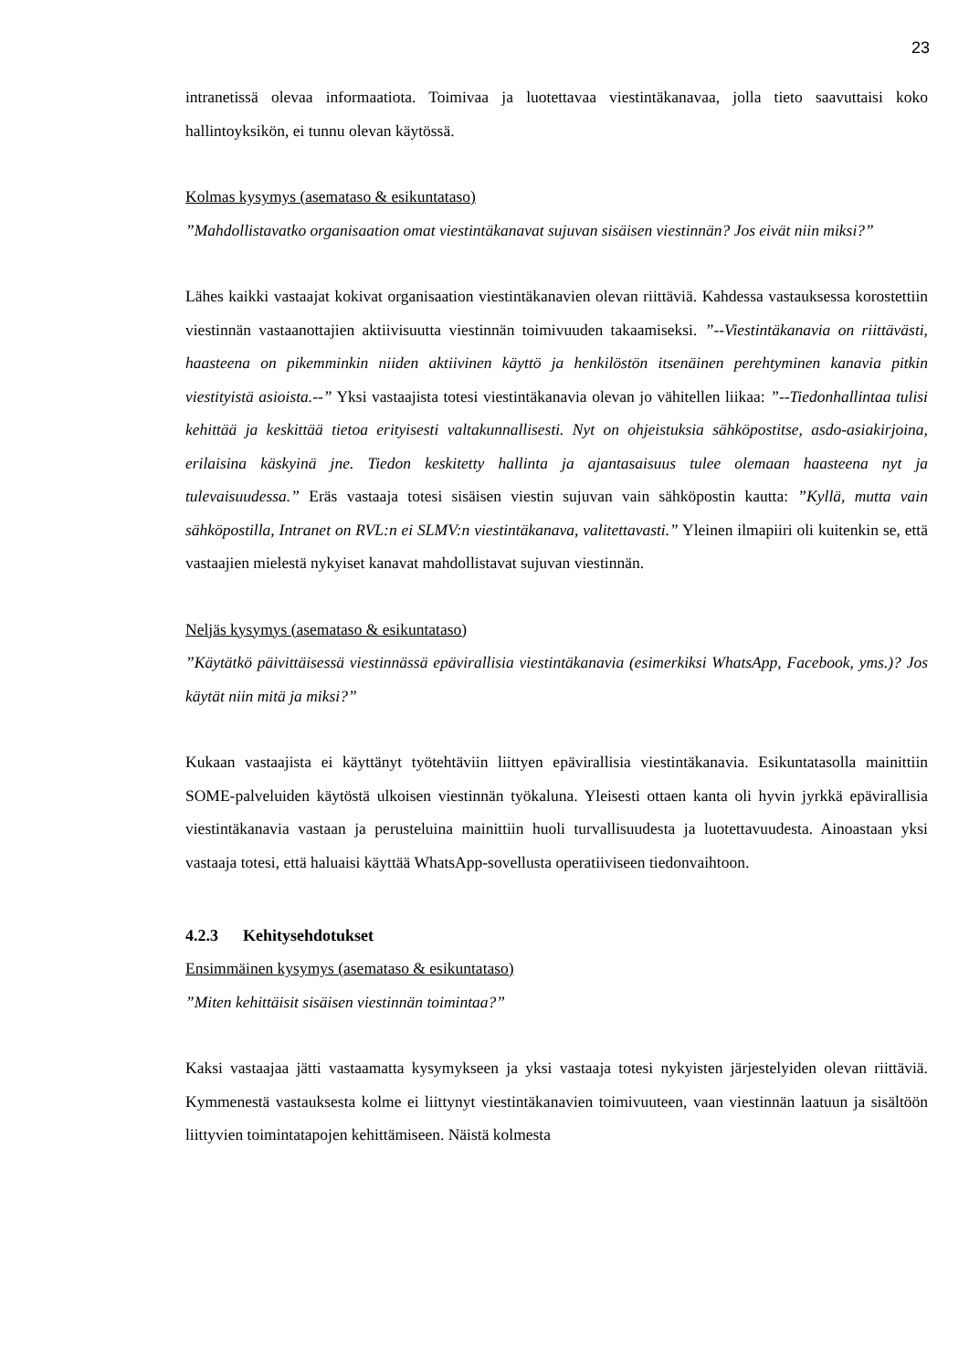23
intranetissä olevaa informaatiota. Toimivaa ja luotettavaa viestintäkanavaa, jolla tieto saavuttaisi koko hallintoyksikön, ei tunnu olevan käytössä.
Kolmas kysymys (asemataso & esikuntataso)
”Mahdollistavatko organisaation omat viestintäkanavat sujuvan sisäisen viestinnän? Jos eivät niin miksi?”
Lähes kaikki vastaajat kokivat organisaation viestintäkanavien olevan riittäviä. Kahdessa vastauksessa korostettiin viestinnän vastaanottajien aktiivisuutta viestinnän toimivuuden takaamiseksi. ”--Viestintäkanavia on riittävästi, haasteena on pikemminkin niiden aktiivinen käyttö ja henkilöstön itsenäinen perehtyminen kanavia pitkin viestityistä asioista.--” Yksi vastaajista totesi viestintäkanavia olevan jo vähitellen liikaa: ”--Tiedonhallintaa tulisi kehittää ja keskittää tietoa erityisesti valtakunnallisesti. Nyt on ohjeistuksia sähköpostitse, asdo-asiakirjoina, erilaisina käskyinä jne. Tiedon keskitetty hallinta ja ajantasaisuus tulee olemaan haasteena nyt ja tulevaisuudessa.” Eräs vastaaja totesi sisäisen viestin sujuvan vain sähköpostin kautta: ”Kyllä, mutta vain sähköpostilla, Intranet on RVL:n ei SLMV:n viestintäkanava, valitettavasti.” Yleinen ilmapiiri oli kuitenkin se, että vastaajien mielestä nykyiset kanavat mahdollistavat sujuvan viestinnän.
Neljäs kysymys (asemataso & esikuntataso)
”Käytätkö päivittäisessä viestinnässä epävirallisia viestintäkanavia (esimerkiksi WhatsApp, Facebook, yms.)? Jos käytät niin mitä ja miksi?”
Kukaan vastaajista ei käyttänyt työtehtäviin liittyen epävirallisia viestintäkanavia. Esikuntatasolla mainittiin SOME-palveluiden käytöstä ulkoisen viestinnän työkaluna. Yleisesti ottaen kanta oli hyvin jyrkkä epävirallisia viestintäkanavia vastaan ja perusteluina mainittiin huoli turvallisuudesta ja luotettavuudesta. Ainoastaan yksi vastaaja totesi, että haluaisi käyttää WhatsApp-sovellusta operatiiviseen tiedonvaihtoon.
4.2.3 Kehitysehdotukset
Ensimmäinen kysymys (asemataso & esikuntataso)
”Miten kehittäisit sisäisen viestinnän toimintaa?”
Kaksi vastaajaa jätti vastaamatta kysymykseen ja yksi vastaaja totesi nykyisten järjestelyiden olevan riittäviä. Kymmenestä vastauksesta kolme ei liittynyt viestintäkanavien toimivuuteen, vaan viestinnän laatuun ja sisältöön liittyvien toimintatapojen kehittämiseen. Näistä kolmesta